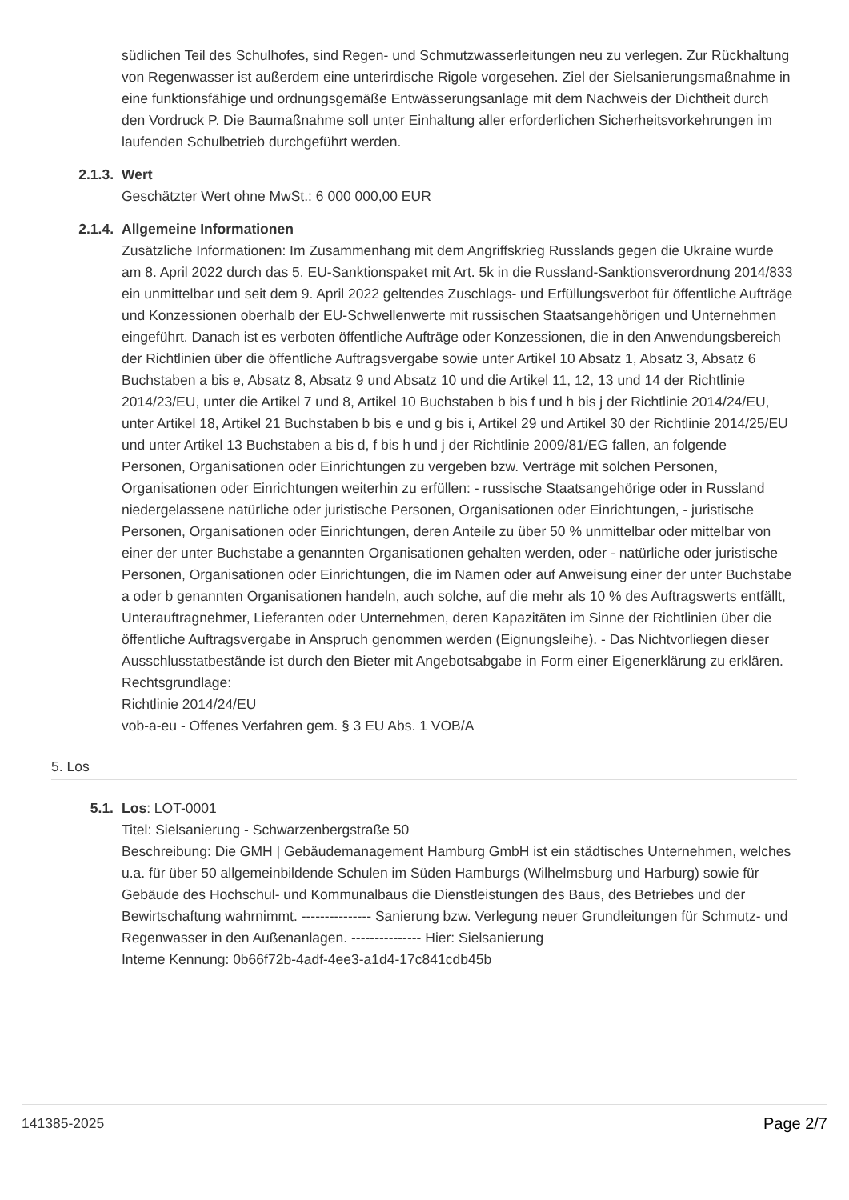südlichen Teil des Schulhofes, sind Regen- und Schmutzwasserleitungen neu zu verlegen. Zur Rückhaltung von Regenwasser ist außerdem eine unterirdische Rigole vorgesehen. Ziel der Sielsanierungsmaßnahme in eine funktionsfähige und ordnungsgemäße Entwässerungsanlage mit dem Nachweis der Dichtheit durch den Vordruck P. Die Baumaßnahme soll unter Einhaltung aller erforderlichen Sicherheitsvorkehrungen im laufenden Schulbetrieb durchgeführt werden.
2.1.3. Wert
Geschätzter Wert ohne MwSt.: 6 000 000,00 EUR
2.1.4. Allgemeine Informationen
Zusätzliche Informationen: Im Zusammenhang mit dem Angriffskrieg Russlands gegen die Ukraine wurde am 8. April 2022 durch das 5. EU-Sanktionspaket mit Art. 5k in die Russland-Sanktionsverordnung 2014/833 ein unmittelbar und seit dem 9. April 2022 geltendes Zuschlags- und Erfüllungsverbot für öffentliche Aufträge und Konzessionen oberhalb der EU-Schwellenwerte mit russischen Staatsangehörigen und Unternehmen eingeführt. Danach ist es verboten öffentliche Aufträge oder Konzessionen, die in den Anwendungsbereich der Richtlinien über die öffentliche Auftragsvergabe sowie unter Artikel 10 Absatz 1, Absatz 3, Absatz 6 Buchstaben a bis e, Absatz 8, Absatz 9 und Absatz 10 und die Artikel 11, 12, 13 und 14 der Richtlinie 2014/23/EU, unter die Artikel 7 und 8, Artikel 10 Buchstaben b bis f und h bis j der Richtlinie 2014/24/EU, unter Artikel 18, Artikel 21 Buchstaben b bis e und g bis i, Artikel 29 und Artikel 30 der Richtlinie 2014/25/EU und unter Artikel 13 Buchstaben a bis d, f bis h und j der Richtlinie 2009/81/EG fallen, an folgende Personen, Organisationen oder Einrichtungen zu vergeben bzw. Verträge mit solchen Personen, Organisationen oder Einrichtungen weiterhin zu erfüllen: - russische Staatsangehörige oder in Russland niedergelassene natürliche oder juristische Personen, Organisationen oder Einrichtungen, - juristische Personen, Organisationen oder Einrichtungen, deren Anteile zu über 50 % unmittelbar oder mittelbar von einer der unter Buchstabe a genannten Organisationen gehalten werden, oder - natürliche oder juristische Personen, Organisationen oder Einrichtungen, die im Namen oder auf Anweisung einer der unter Buchstabe a oder b genannten Organisationen handeln, auch solche, auf die mehr als 10 % des Auftragswerts entfällt, Unterauftragnehmer, Lieferanten oder Unternehmen, deren Kapazitäten im Sinne der Richtlinien über die öffentliche Auftragsvergabe in Anspruch genommen werden (Eignungsleihe). - Das Nichtvorliegen dieser Ausschlusstatbestände ist durch den Bieter mit Angebotsabgabe in Form einer Eigenerklärung zu erklären.
Rechtsgrundlage:
Richtlinie 2014/24/EU
vob-a-eu - Offenes Verfahren gem. § 3 EU Abs. 1 VOB/A
5. Los
5.1. Los: LOT-0001
Titel: Sielsanierung - Schwarzenbergstraße 50
Beschreibung: Die GMH | Gebäudemanagement Hamburg GmbH ist ein städtisches Unternehmen, welches u.a. für über 50 allgemeinbildende Schulen im Süden Hamburgs (Wilhelmsburg und Harburg) sowie für Gebäude des Hochschul- und Kommunalbaus die Dienstleistungen des Baus, des Betriebes und der Bewirtschaftung wahrnimmt. --------------- Sanierung bzw. Verlegung neuer Grundleitungen für Schmutz- und Regenwasser in den Außenanlagen. --------------- Hier: Sielsanierung
Interne Kennung: 0b66f72b-4adf-4ee3-a1d4-17c841cdb45b
141385-2025 Page 2/7